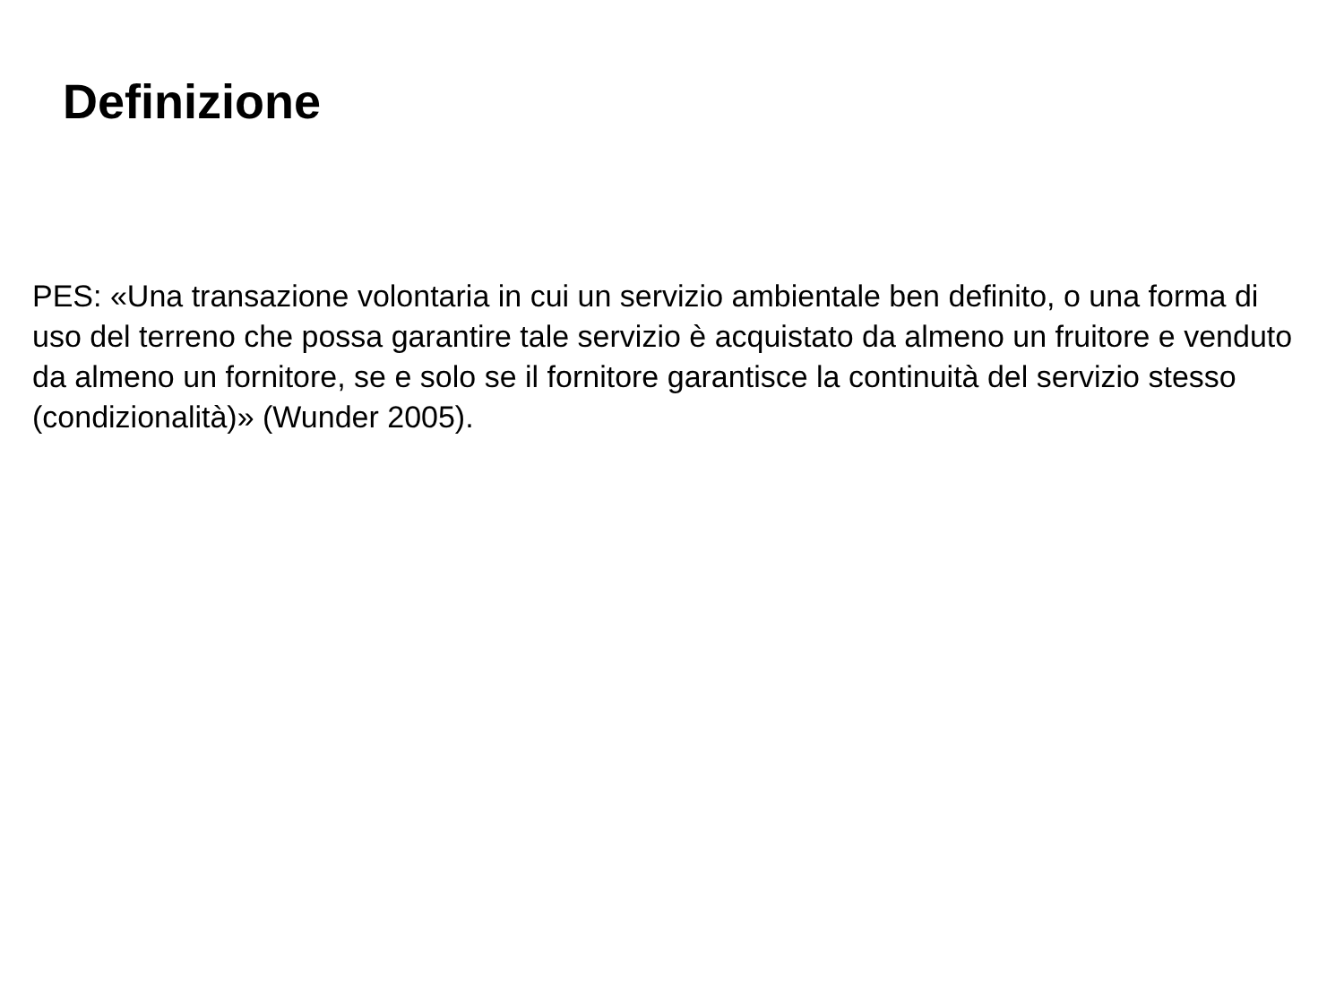Definizione
PES: «Una transazione volontaria in cui un servizio ambientale ben definito, o una forma di uso del terreno che possa garantire tale servizio è acquistato da almeno un fruitore e venduto da almeno un fornitore, se e solo se il fornitore garantisce la continuità del servizio stesso (condizionalità)» (Wunder 2005).